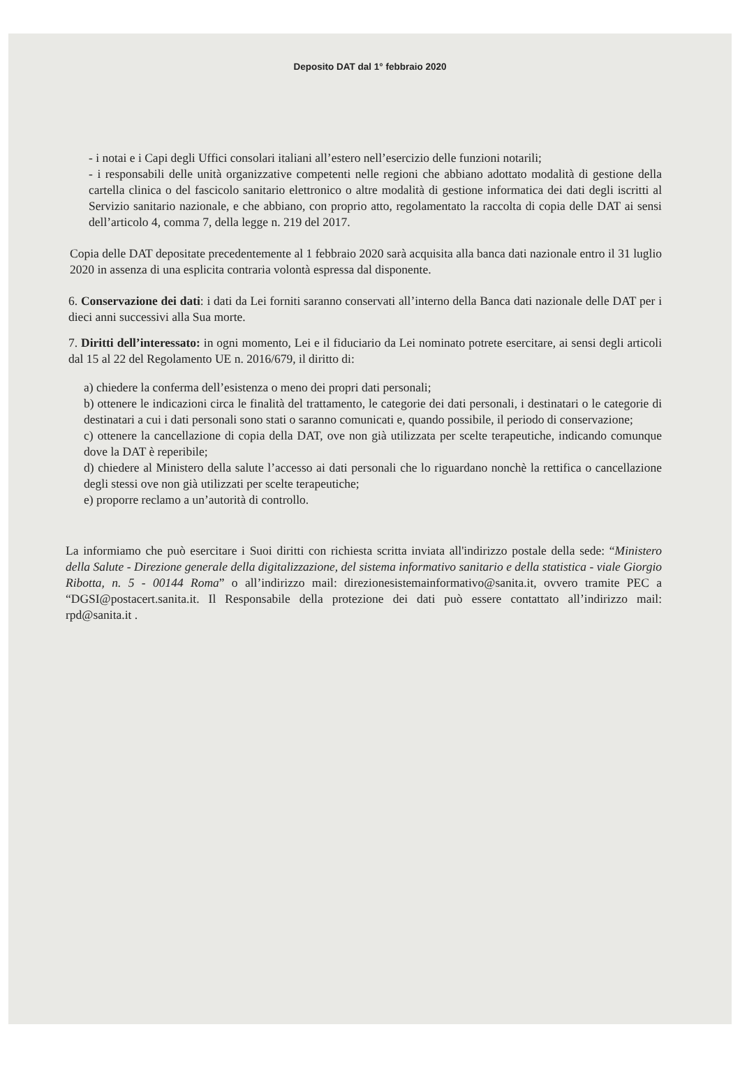Deposito DAT dal 1° febbraio 2020
- i notai e i Capi degli Uffici consolari italiani all’estero nell’esercizio delle funzioni notarili;
- i responsabili delle unità organizzative competenti nelle regioni che abbiano adottato modalità di gestione della cartella clinica o del fascicolo sanitario elettronico o altre modalità di gestione informatica dei dati degli iscritti al Servizio sanitario nazionale, e che abbiano, con proprio atto, regolamentato la raccolta di copia delle DAT ai sensi dell’articolo 4, comma 7, della legge n. 219 del 2017.
Copia delle DAT depositate precedentemente al 1 febbraio 2020 sarà acquisita alla banca dati nazionale entro il 31 luglio 2020 in assenza di una esplicita contraria volontà espressa dal disponente.
6. Conservazione dei dati: i dati da Lei forniti saranno conservati all’interno della Banca dati nazionale delle DAT per i dieci anni successivi alla Sua morte.
7. Diritti dell’interessato: in ogni momento, Lei e il fiduciario da Lei nominato potrete esercitare, ai sensi degli articoli dal 15 al 22 del Regolamento UE n. 2016/679, il diritto di:
a) chiedere la conferma dell’esistenza o meno dei propri dati personali;
b) ottenere le indicazioni circa le finalità del trattamento, le categorie dei dati personali, i destinatari o le categorie di destinatari a cui i dati personali sono stati o saranno comunicati e, quando possibile, il periodo di conservazione;
c) ottenere la cancellazione di copia della DAT, ove non già utilizzata per scelte terapeutiche, indicando comunque dove la DAT è reperibile;
d) chiedere al Ministero della salute l’accesso ai dati personali che lo riguardano nonchè la rettifica o cancellazione degli stessi ove non già utilizzati per scelte terapeutiche;
e) proporre reclamo a un’autorità di controllo.
La informiamo che può esercitare i Suoi diritti con richiesta scritta inviata all'indirizzo postale della sede: “Ministero della Salute - Direzione generale della digitalizzazione, del sistema informativo sanitario e della statistica - viale Giorgio Ribotta, n. 5 - 00144 Roma” o all’indirizzo mail: direzionesistemainformativo@sanita.it, ovvero tramite PEC a “DGSI@postacert.sanita.it. Il Responsabile della protezione dei dati può essere contattato all’indirizzo mail: rpd@sanita.it .